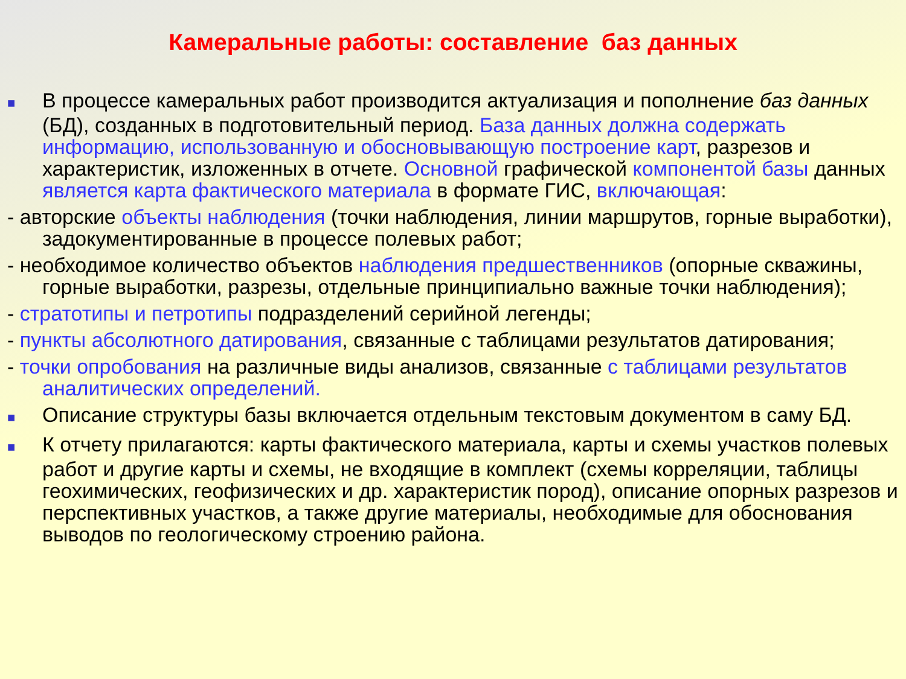Камеральные работы: составление баз данных
■ В процессе камеральных работ производится актуализация и пополнение баз данных (БД), созданных в подготовительный период. База данных должна содержать информацию, использованную и обосновывающую построение карт, разрезов и характеристик, изложенных в отчете. Основной графической компонентой базы данных является карта фактического материала в формате ГИС, включающая:
- авторские объекты наблюдения (точки наблюдения, линии маршрутов, горные выработки), задокументированные в процессе полевых работ;
- необходимое количество объектов наблюдения предшественников (опорные скважины, горные выработки, разрезы, отдельные принципиально важные точки наблюдения);
- стратотипы и петротипы подразделений серийной легенды;
- пункты абсолютного датирования, связанные с таблицами результатов датирования;
- точки опробования на различные виды анализов, связанные с таблицами результатов аналитических определений.
■ Описание структуры базы включается отдельным текстовым документом в саму БД.
■ К отчету прилагаются: карты фактического материала, карты и схемы участков полевых работ и другие карты и схемы, не входящие в комплект (схемы корреляции, таблицы геохимических, геофизических и др. характеристик пород), описание опорных разрезов и перспективных участков, а также другие материалы, необходимые для обоснования выводов по геологическому строению района.